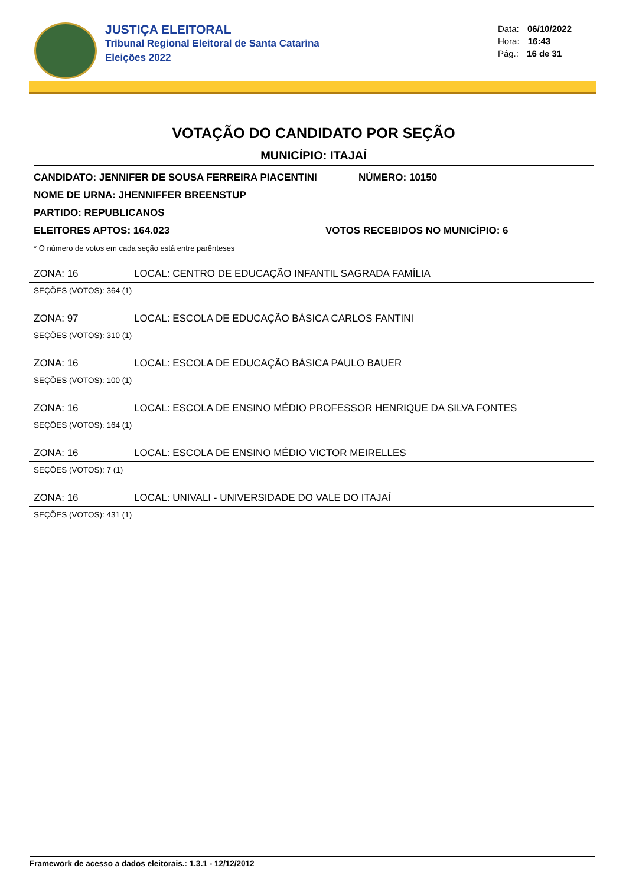JUSTIÇA ELEITORAL
Tribunal Regional Eleitoral de Santa Catarina
Eleições 2022
Data: 06/10/2022
Hora: 16:43
Pág.: 16 de 31
VOTAÇÃO DO CANDIDATO POR SEÇÃO
MUNICÍPIO: ITAJAÍ
CANDIDATO: JENNIFER DE SOUSA FERREIRA PIACENTINI NÚMERO: 10150
NOME DE URNA: JHENNIFFER BREENSTUP
PARTIDO: REPUBLICANOS
ELEITORES APTOS: 164.023 VOTOS RECEBIDOS NO MUNICÍPIO: 6
* O número de votos em cada seção está entre parênteses
ZONA: 16 LOCAL: CENTRO DE EDUCAÇÃO INFANTIL SAGRADA FAMÍLIA
SEÇÕES (VOTOS): 364 (1)
ZONA: 97 LOCAL: ESCOLA DE EDUCAÇÃO BÁSICA CARLOS FANTINI
SEÇÕES (VOTOS): 310 (1)
ZONA: 16 LOCAL: ESCOLA DE EDUCAÇÃO BÁSICA PAULO BAUER
SEÇÕES (VOTOS): 100 (1)
ZONA: 16 LOCAL: ESCOLA DE ENSINO MÉDIO PROFESSOR HENRIQUE DA SILVA FONTES
SEÇÕES (VOTOS): 164 (1)
ZONA: 16 LOCAL: ESCOLA DE ENSINO MÉDIO VICTOR MEIRELLES
SEÇÕES (VOTOS): 7 (1)
ZONA: 16 LOCAL: UNIVALI - UNIVERSIDADE DO VALE DO ITAJAÍ
SEÇÕES (VOTOS): 431 (1)
Framework de acesso a dados eleitorais.: 1.3.1 - 12/12/2012